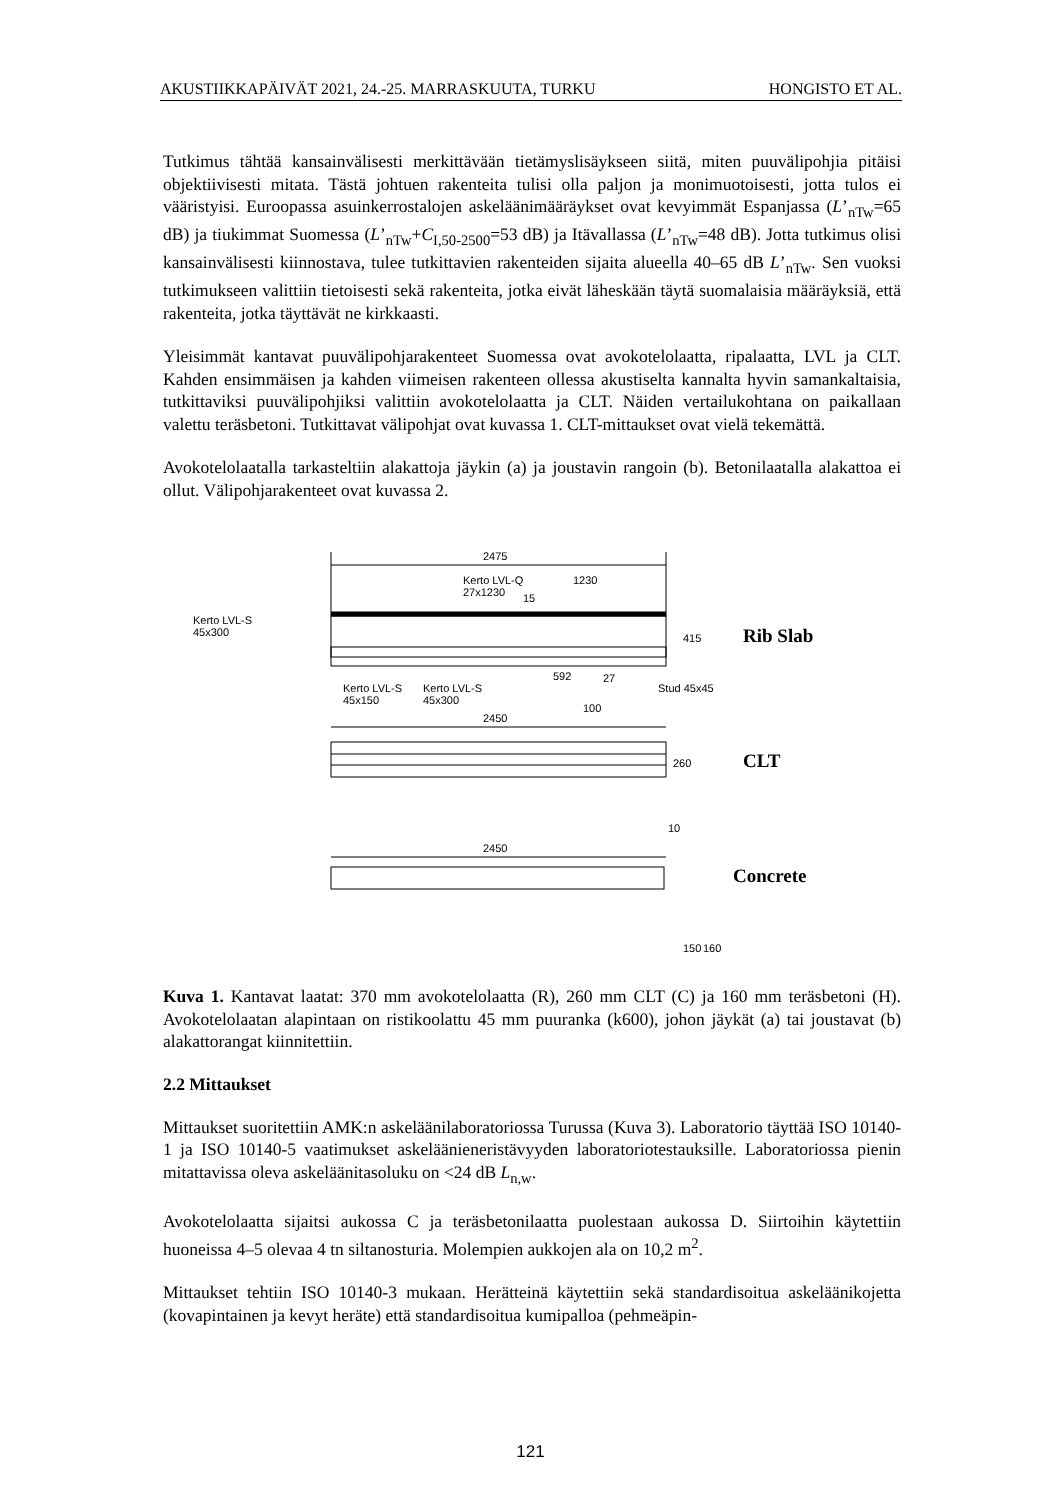AKUSTIIKKAPÄIVÄT 2021, 24.-25. MARRASKUUTA, TURKU HONGISTO ET AL.
Tutkimus tähtää kansainvälisesti merkittävään tietämyslisäykseen siitä, miten puuvälipohjia pitäisi objektiivisesti mitata. Tästä johtuen rakenteita tulisi olla paljon ja monimuotoisesti, jotta tulos ei vääristyisi. Euroopassa asuinkerrostalojen askeläänimääräykset ovat kevyimmät Espanjassa (L’<sub>nTw</sub>=65 dB) ja tiukimmat Suomessa (L’<sub>nTw</sub>+C<sub>I,50-2500</sub>=53 dB) ja Itävallassa (L’<sub>nTw</sub>=48 dB). Jotta tutkimus olisi kansainvälisesti kiinnostava, tulee tutkittavien rakenteiden sijaita alueella 40–65 dB L’<sub>nTw</sub>. Sen vuoksi tutkimukseen valittiin tietoisesti sekä rakenteita, jotka eivät läheskään täytä suomalaisia määräyksiä, että rakenteita, jotka täyttävät ne kirkkaasti.
Yleisimmät kantavat puuvälipohjarakenteet Suomessa ovat avokotelolaatta, ripalaatta, LVL ja CLT. Kahden ensimmäisen ja kahden viimeisen rakenteen ollessa akustiselta kannalta hyvin samankaltaisia, tutkittaviksi puuvälipohjiksi valittiin avokotelolaatta ja CLT. Näiden vertailukohtana on paikallaan valettu teräsbetoni. Tutkittavat välipohjat ovat kuvassa 1. CLT-mittaukset ovat vielä tekemättä.
Avokotelolaatalla tarkasteltiin alakattoja jäykin (a) ja joustavin rangoin (b). Betonilaatalla alakattoa ei ollut. Välipohjarakenteet ovat kuvassa 2.
2475
1230
15
Kerto LVL-Q
27x1230
Kerto LVL-S
45x300
Kerto LVL-S
45x150
Kerto LVL-S
45x300
592
Stud 45x45
415
27
100
Rib Slab
2450
260
CLT
2450
10
Concrete
150
160
Kuva 1. Kantavat laatat: 370 mm avokotelolaatta (R), 260 mm CLT (C) ja 160 mm teräsbetoni (H). Avokotelolaatan alapintaan on ristikoolattu 45 mm puuranka (k600), johon jäykät (a) tai joustavat (b) alakattorangat kiinnitettiin.
2.2 Mittaukset
Mittaukset suoritettiin AMK:n askeläänilaboratoriossa Turussa (Kuva 3). Laboratorio täyttää ISO 10140-1 ja ISO 10140-5 vaatimukset askeläänieneristävyyden laboratoriotestauksille. Laboratoriossa pienin mitattavissa oleva askeläänitasoluku on <24 dB L<sub>n,w</sub>.
Avokotelolaatta sijaitsi aukossa C ja teräsbetonilaatta puolestaan aukossa D. Siirtoihin käytettiin huoneissa 4–5 olevaa 4 tn siltanosturia. Molempien aukkojen ala on 10,2 m<sup>2</sup>.
Mittaukset tehtiin ISO 10140-3 mukaan. Herätteinä käytettiin sekä standardisoitua askeläänikojetta (kovapintainen ja kevyt heräte) että standardisoitua kumipalloa (pehmeäpin-
121